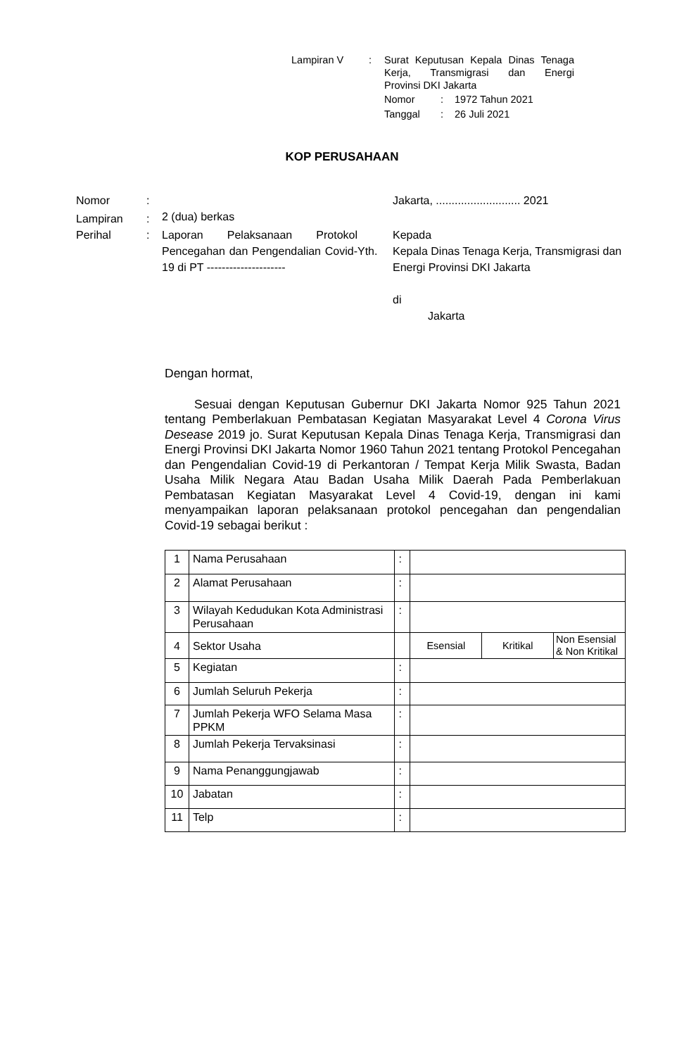Lampiran V
:
Surat Keputusan Kepala Dinas Tenaga
Kerja, Transmigrasi dan Energi
Provinsi DKI Jakarta
Nomor
:
1972 Tahun 2021
Tanggal
:
26 Juli 2021
KOP PERUSAHAAN
Nomor
:
Jakarta, ........................... 2021
Lampiran
:
2 (dua) berkas
Perihal
:
Laporan Pelaksanaan Protokol Pencegahan dan Pengendalian Covid-19 di PT ---------------------
Yth.
Kepada
Kepala Dinas Tenaga Kerja, Transmigrasi dan Energi Provinsi DKI Jakarta
di
Jakarta
Dengan hormat,
Sesuai dengan Keputusan Gubernur DKI Jakarta Nomor 925 Tahun 2021 tentang Pemberlakuan Pembatasan Kegiatan Masyarakat Level 4 Corona Virus Desease 2019 jo. Surat Keputusan Kepala Dinas Tenaga Kerja, Transmigrasi dan Energi Provinsi DKI Jakarta Nomor 1960 Tahun 2021 tentang Protokol Pencegahan dan Pengendalian Covid-19 di Perkantoran / Tempat Kerja Milik Swasta, Badan Usaha Milik Negara Atau Badan Usaha Milik Daerah Pada Pemberlakuan Pembatasan Kegiatan Masyarakat Level 4 Covid-19, dengan ini kami menyampaikan laporan pelaksanaan protokol pencegahan dan pengendalian Covid-19 sebagai berikut :
| 1 | Nama Perusahaan | : | | | |
| 2 | Alamat Perusahaan | : | | | |
| 3 | Wilayah Kedudukan Kota Administrasi Perusahaan | : | | | |
| 4 | Sektor Usaha | | Esensial | Kritikal | Non Esensial & Non Kritikal |
| 5 | Kegiatan | : | | | |
| 6 | Jumlah Seluruh Pekerja | : | | | |
| 7 | Jumlah Pekerja WFO Selama Masa PPKM | : | | | |
| 8 | Jumlah Pekerja Tervaksinasi | : | | | |
| 9 | Nama Penanggungjawab | : | | | |
| 10 | Jabatan | : | | | |
| 11 | Telp | : | | | |